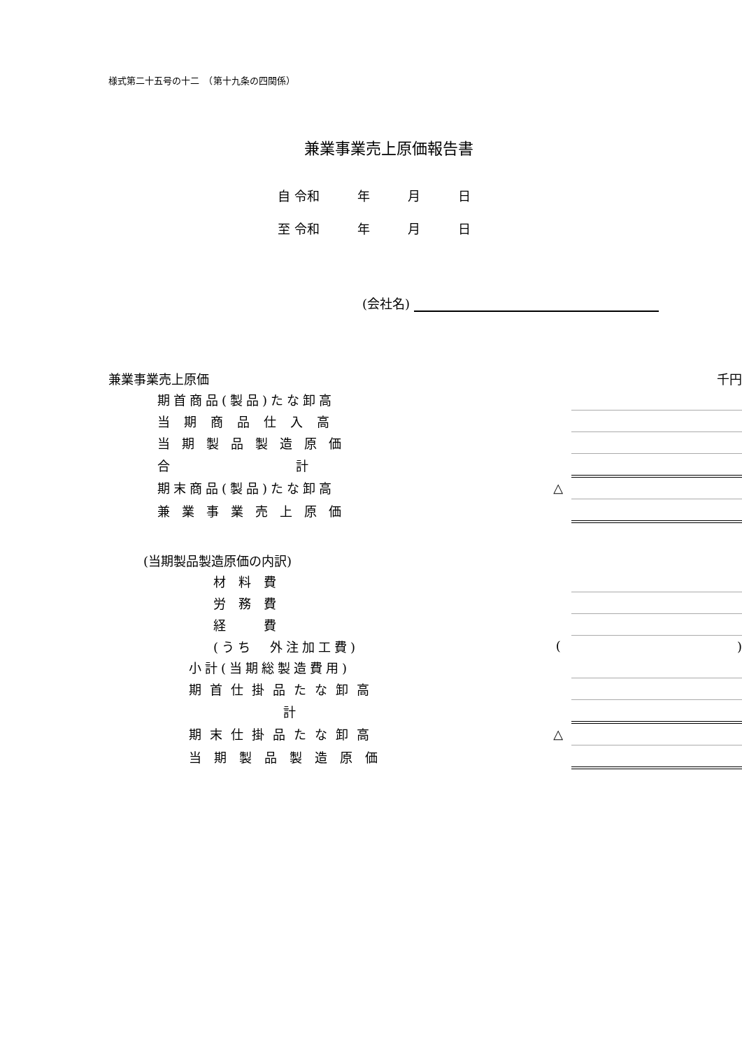様式第二十五号の十二　（第十九条の四関係）
兼業事業売上原価報告書
自 令和　　　年　　　月　　　日
至 令和　　　年　　　月　　　日
(会社名)
| 兼業事業売上原価 | | 千円 |
| 期首商品(製品)たな卸高 | | |
| 当期商品仕入高 | | |
| 当期製品製造原価 | | |
| 合 計 | | |
| 期末商品(製品)たな卸高 | △ | |
| 兼業事業売上原価 | | |
| (当期製品製造原価の内訳) | | |
| 材 料 費 | | |
| 労 務 費 | | |
| 経 費 | | |
| (うち 外注加工費) | ( | ) |
| 小計(当期総製造費用) | | |
| 期首仕掛品たな卸高 | | |
| 計 | | |
| 期末仕掛品たな卸高 | △ | |
| 当期製品製造原価 | | |